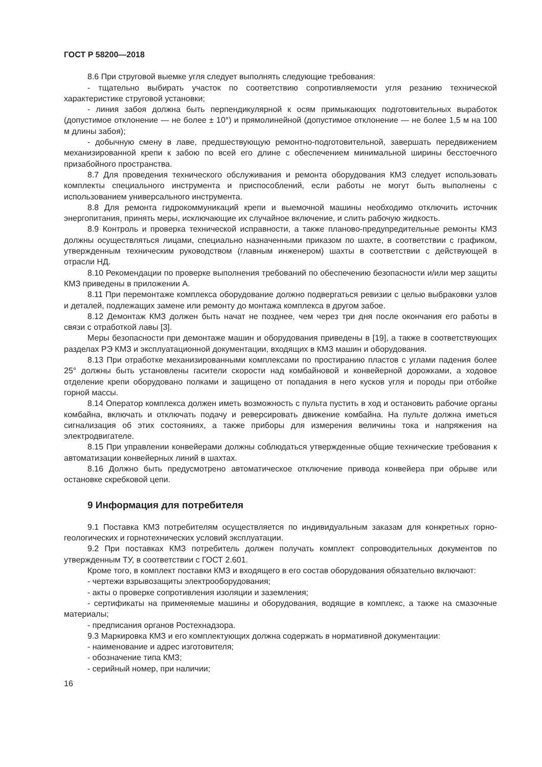ГОСТ Р 58200—2018
8.6 При струговой выемке угля следует выполнять следующие требования:
- тщательно выбирать участок по соответствию сопротивляемости угля резанию технической характеристике струговой установки;
- линия забоя должна быть перпендикулярной к осям примыкающих подготовительных выработок (допустимое отклонение — не более ± 10°) и прямолинейной (допустимое отклонение — не более 1,5 м на 100 м длины забоя);
- добычную смену в лаве, предшествующую ремонтно-подготовительной, завершать передвижением механизированной крепи к забою по всей его длине с обеспечением минимальной ширины бесстоечного призабойного пространства.
8.7 Для проведения технического обслуживания и ремонта оборудования КМЗ следует использовать комплекты специального инструмента и приспособлений, если работы не могут быть выполнены с использованием универсального инструмента.
8.8 Для ремонта гидрокоммуникаций крепи и выемочной машины необходимо отключить источник энергопитания, принять меры, исключающие их случайное включение, и слить рабочую жидкость.
8.9 Контроль и проверка технической исправности, а также планово-предупредительные ремонты КМЗ должны осуществляться лицами, специально назначенными приказом по шахте, в соответствии с графиком, утвержденным техническим руководством (главным инженером) шахты в соответствии с действующей в отрасли НД.
8.10 Рекомендации по проверке выполнения требований по обеспечению безопасности и/или мер защиты КМЗ приведены в приложении А.
8.11 При перемонтаже комплекса оборудование должно подвергаться ревизии с целью выбраковки узлов и деталей, подлежащих замене или ремонту до монтажа комплекса в другом забое.
8.12 Демонтаж КМЗ должен быть начат не позднее, чем через три дня после окончания его работы в связи с отработкой лавы [3].
Меры безопасности при демонтаже машин и оборудования приведены в [19], а также в соответствующих разделах РЭ КМЗ и эксплуатационной документации, входящих в КМЗ машин и оборудования.
8.13 При отработке механизированными комплексами по простиранию пластов с углами падения более 25° должны быть установлены гасители скорости над комбайновой и конвейерной дорожками, а ходовое отделение крепи оборудовано полками и защищено от попадания в него кусков угля и породы при отбойке горной массы.
8.14 Оператор комплекса должен иметь возможность с пульта пустить в ход и остановить рабочие органы комбайна, включать и отключать подачу и реверсировать движение комбайна. На пульте должна иметься сигнализация об этих состояниях, а также приборы для измерения величины тока и напряжения на электродвигателе.
8.15 При управлении конвейерами должны соблюдаться утвержденные общие технические требования к автоматизации конвейерных линий в шахтах.
8.16 Должно быть предусмотрено автоматическое отключение привода конвейера при обрыве или остановке скребковой цепи.
9 Информация для потребителя
9.1 Поставка КМЗ потребителям осуществляется по индивидуальным заказам для конкретных горно-геологических и горнотехнических условий эксплуатации.
9.2 При поставках КМЗ потребитель должен получать комплект сопроводительных документов по утвержденным ТУ, в соответствии с ГОСТ 2.601.
Кроме того, в комплект поставки КМЗ и входящего в его состав оборудования обязательно включают:
- чертежи взрывозащиты электрооборудования;
- акты о проверке сопротивления изоляции и заземления;
- сертификаты на применяемые машины и оборудования, водящие в комплекс, а также на смазочные материалы;
- предписания органов Ростехнадзора.
9.3 Маркировка КМЗ и его комплектующих должна содержать в нормативной документации:
- наименование и адрес изготовителя;
- обозначение типа КМЗ;
- серийный номер, при наличии;
16